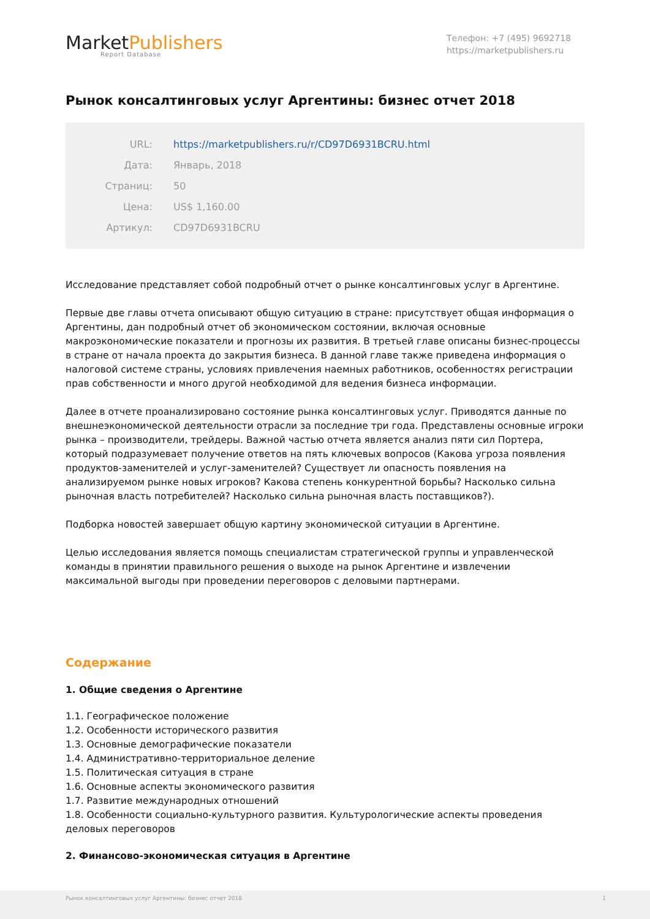MarketPublishers
Report Database
Телефон: +7 (495) 9692718
https://marketpublishers.ru
Рынок консалтинговых услуг Аргентины: бизнес отчет 2018
| URL: | https://marketpublishers.ru/r/CD97D6931BCRU.html |
| Дата: | Январь, 2018 |
| Страниц: | 50 |
| Цена: | US$ 1,160.00 |
| Артикул: | CD97D6931BCRU |
Исследование представляет собой подробный отчет о рынке консалтинговых услуг в Аргентине.
Первые две главы отчета описывают общую ситуацию в стране: присутствует общая информация о Аргентины, дан подробный отчет об экономическом состоянии, включая основные макроэкономические показатели и прогнозы их развития. В третьей главе описаны бизнес-процессы в стране от начала проекта до закрытия бизнеса. В данной главе также приведена информация о налоговой системе страны, условиях привлечения наемных работников, особенностях регистрации прав собственности и много другой необходимой для ведения бизнеса информации.
Далее в отчете проанализировано состояние рынка консалтинговых услуг. Приводятся данные по внешнеэкономической деятельности отрасли за последние три года. Представлены основные игроки рынка – производители, трейдеры. Важной частью отчета является анализ пяти сил Портера, который подразумевает получение ответов на пять ключевых вопросов (Какова угроза появления продуктов-заменителей и услуг-заменителей? Существует ли опасность появления на анализируемом рынке новых игроков? Какова степень конкурентной борьбы? Насколько сильна рыночная власть потребителей? Насколько сильна рыночная власть поставщиков?).
Подборка новостей завершает общую картину экономической ситуации в Аргентине.
Целью исследования является помощь специалистам стратегической группы и управленческой команды в принятии правильного решения о выходе на рынок Аргентине и извлечении максимальной выгоды при проведении переговоров с деловыми партнерами.
Содержание
1. Общие сведения о Аргентине
1.1. Географическое положение
1.2. Особенности исторического развития
1.3. Основные демографические показатели
1.4. Административно-территориальное деление
1.5. Политическая ситуация в стране
1.6. Основные аспекты экономического развития
1.7. Развитие международных отношений
1.8. Особенности социально-культурного развития. Культурологические аспекты проведения деловых переговоров
2. Финансово-экономическая ситуация в Аргентине
Рынок консалтинговых услуг Аргентины: бизнес отчет 2018 1